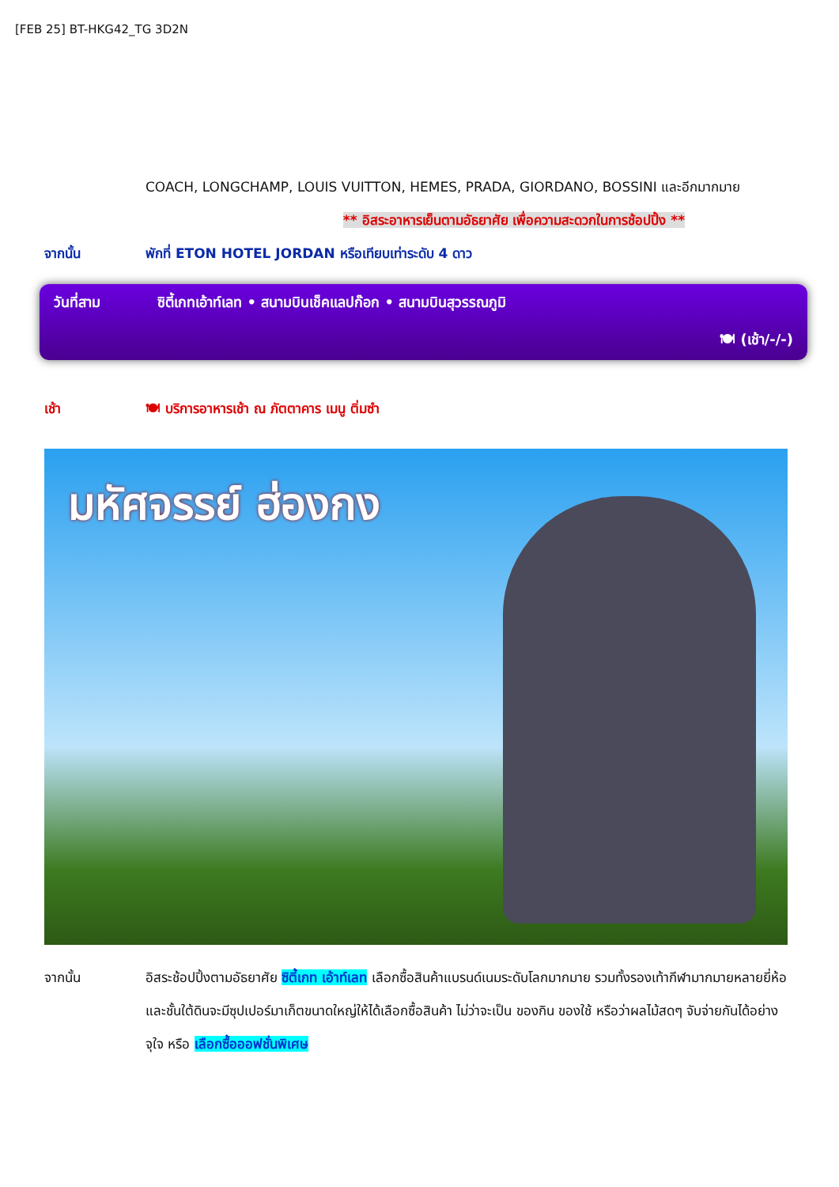[FEB 25] BT-HKG42_TG 3D2N
COACH, LONGCHAMP, LOUIS VUITTON, HEMES, PRADA, GIORDANO, BOSSINI และอีกมากมาย
** อิสระอาหารเย็นตามอัธยาศัย เพื่อความสะดวกในการช้อปปิ้ง **
จากนั้น พักที่ ETON HOTEL JORDAN หรือเทียบเท่าระดับ 4 ดาว
วันที่สาม ซิตี้เกทเอ้าท์เลท • สนามบินเช็คแลปก๊อก • สนามบินสุวรรณภูมิ
🍽 (เช้า/-/-)
เช้า 🍽 บริการอาหารเช้า ณ ภัตตาคาร เมนู ติ่มซำ
มหัศจรรย์ ฮ่องกง
จากนั้น อิสระช้อปปิ้งตามอัธยาศัย ซิตี้เกท เอ้าท์เลท เลือกซื้อสินค้าแบรนด์เนมระดับโลกมากมาย รวมทั้งรองเท้ากีฬามากมายหลายยี่ห้อ และชั้นใต้ดินจะมีซุปเปอร์มาเก็ตขนาดใหญ่ให้ได้เลือกซื้อสินค้า ไม่ว่าจะเป็น ของกิน ของใช้ หรือว่าผลไม้สดๆ จับจ่ายกันได้อย่างจุใจ หรือ เลือกซื้อออฟชั่นพิเศษ